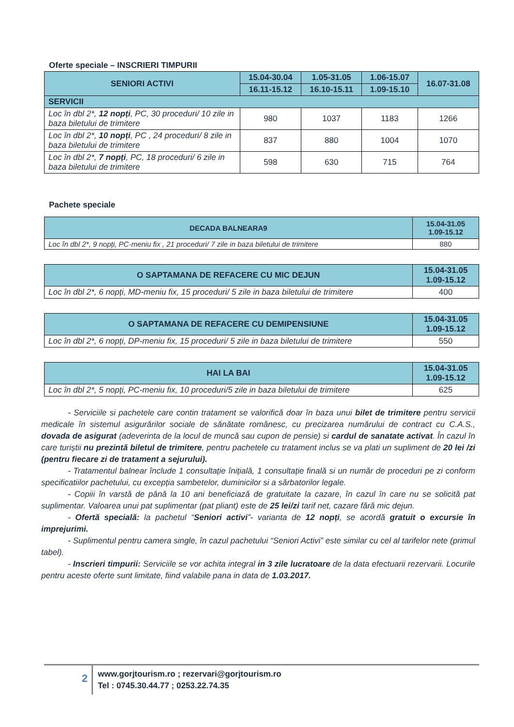Oferte speciale – INSCRIERI TIMPURII
| SENIORI ACTIVI | 15.04-30.04 | 1.05-31.05 | 1.06-15.07 | 16.07-31.08 |
| --- | --- | --- | --- | --- |
| | 16.11-15.12 | 16.10-15.11 | 1.09-15.10 | |
| SERVICII | | | | |
| Loc în dbl 2*, 12 nopți , PC, 30 proceduri/ 10 zile in baza biletului de trimitere | 980 | 1037 | 1183 | 1266 |
| Loc în dbl 2*, 10 nopți , PC , 24 proceduri/ 8 zile in baza biletului de trimitere | 837 | 880 | 1004 | 1070 |
| Loc în dbl 2*, 7 nopți , PC, 18 proceduri/ 6 zile in baza biletului de trimitere | 598 | 630 | 715 | 764 |
Pachete speciale
| DECADA BALNEARA9 | 15.04-31.05 1.09-15.12 |
| --- | --- |
| Loc în dbl 2*, 9 nopți, PC-meniu fix , 21 proceduri/ 7 zile in baza biletului de trimitere | 880 |
| O SAPTAMANA DE REFACERE CU MIC DEJUN | 15.04-31.05 1.09-15.12 |
| --- | --- |
| Loc în dbl 2*, 6 nopți, MD-meniu fix, 15 proceduri/ 5 zile in baza biletului de trimitere | 400 |
| O SAPTAMANA DE REFACERE CU DEMIPENSIUNE | 15.04-31.05 1.09-15.12 |
| --- | --- |
| Loc în dbl 2*, 6 nopți, DP-meniu fix, 15 proceduri/ 5 zile in baza biletului de trimitere | 550 |
| HAI LA BAI | 15.04-31.05 1.09-15.12 |
| --- | --- |
| Loc în dbl 2*, 5 nopți, PC-meniu fix, 10 proceduri/5 zile in baza biletului de trimitere | 625 |
- Serviciile si pachetele care contin tratament se valorifică doar în baza unui bilet de trimitere pentru servicii medicale în sistemul asigurărilor sociale de sănătate românesc, cu precizarea numărului de contract cu C.A.S., dovada de asigurat (adeverinta de la locul de muncă sau cupon de pensie) si cardul de sanatate activat. În cazul în care turiștii nu prezintă biletul de trimitere, pentru pachetele cu tratament inclus se va plati un supliment de 20 lei /zi (pentru fiecare zi de tratament a sejurului).
- Tratamentul balnear înclude 1 consultație înițială, 1 consultație finală si un număr de proceduri pe zi conform specificatiilor pachetului, cu excepția sambetelor, duminicilor si a sărbatorilor legale.
- Copiii în varstă de până la 10 ani beneficiază de gratuitate la cazare, în cazul în care nu se solicită pat suplimentar. Valoarea unui pat suplimentar (pat pliant) este de 25 lei/zi tarif net, cazare fără mic dejun.
- Ofertă specială: la pachetul “Seniori activi”- varianta de 12 nopți, se acordă gratuit o excursie în imprejurimi.
- Suplimentul pentru camera single, în cazul pachetului “Seniori Activi” este similar cu cel al tarifelor nete (primul tabel).
- Inscrieri timpurii: Serviciile se vor achita integral in 3 zile lucratoare de la data efectuarii rezervarii. Locurile pentru aceste oferte sunt limitate, fiind valabile pana in data de 1.03.2017.
2
www.gorjtourism.ro ; rezervari@gorjtourism.ro
Tel : 0745.30.44.77 ; 0253.22.74.35